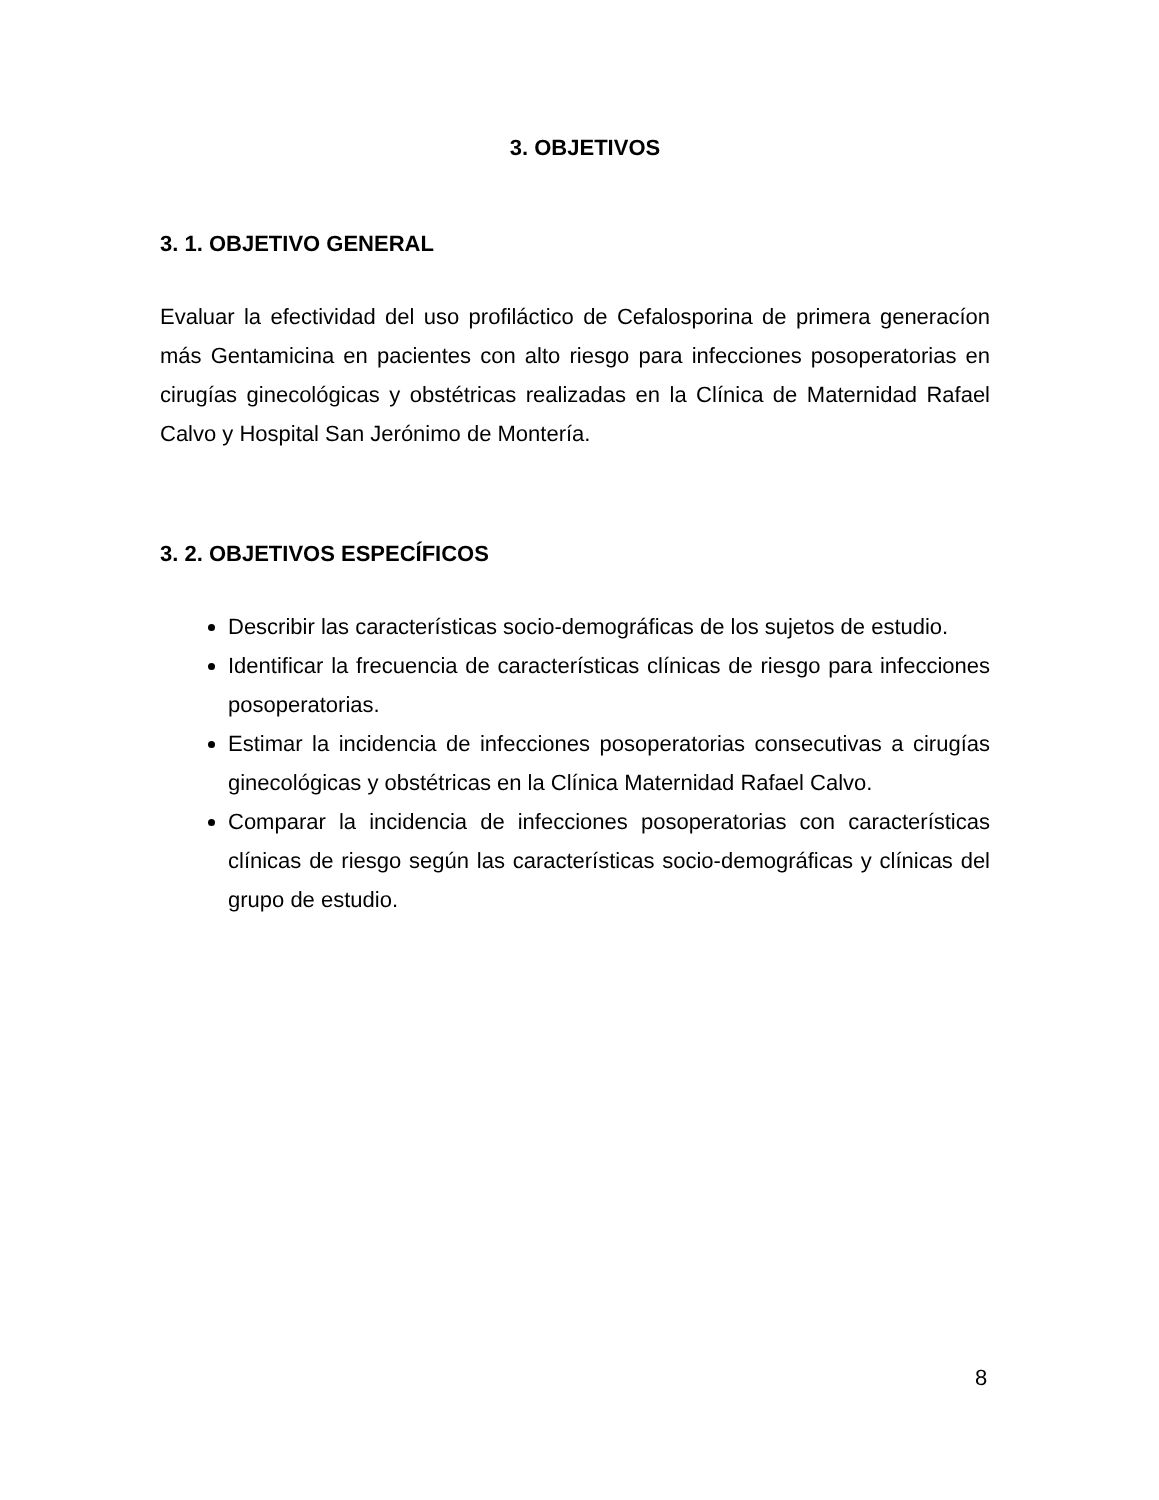3. OBJETIVOS
3. 1. OBJETIVO GENERAL
Evaluar la efectividad del uso profiláctico de Cefalosporina de primera generacíon más Gentamicina en pacientes con alto riesgo para infecciones posoperatorias en cirugías ginecológicas y obstétricas realizadas en la Clínica de Maternidad Rafael Calvo y Hospital San Jerónimo de Montería.
3. 2. OBJETIVOS ESPECÍFICOS
Describir las características socio-demográficas de los sujetos de estudio.
Identificar la frecuencia de características clínicas de riesgo para infecciones posoperatorias.
Estimar la incidencia de infecciones posoperatorias consecutivas a cirugías ginecológicas y obstétricas en la Clínica Maternidad Rafael Calvo.
Comparar la incidencia de infecciones posoperatorias con características clínicas de riesgo según las características socio-demográficas y clínicas del grupo de estudio.
8